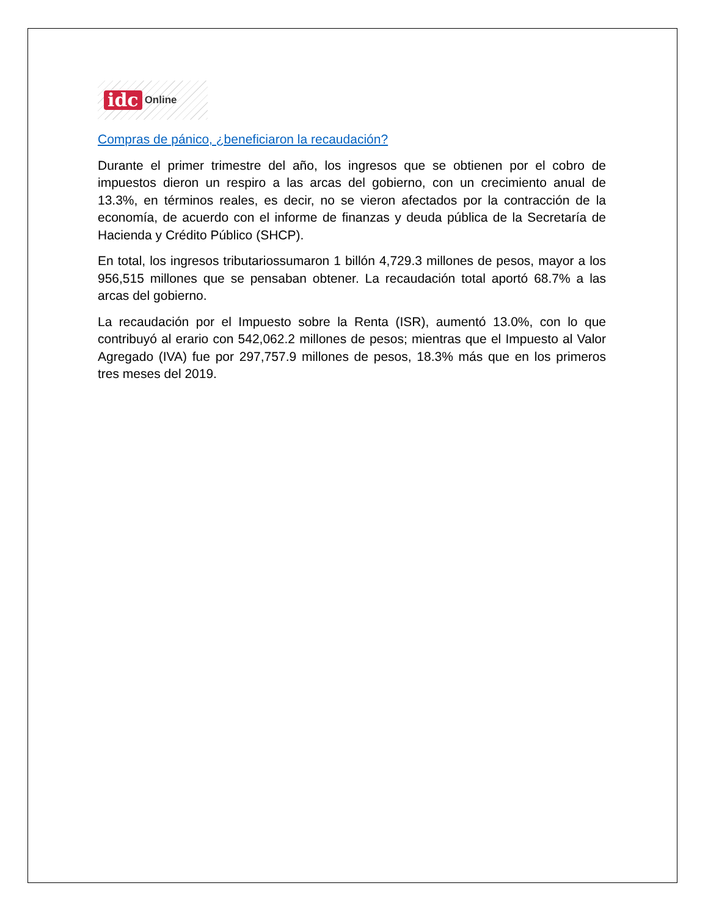idc Online
Compras de pánico, ¿beneficiaron la recaudación?
Durante el primer trimestre del año, los ingresos que se obtienen por el cobro de impuestos dieron un respiro a las arcas del gobierno, con un crecimiento anual de 13.3%, en términos reales, es decir, no se vieron afectados por la contracción de la economía, de acuerdo con el informe de finanzas y deuda pública de la Secretaría de Hacienda y Crédito Público (SHCP).
En total, los ingresos tributariossumaron 1 billón 4,729.3 millones de pesos, mayor a los 956,515 millones que se pensaban obtener. La recaudación total aportó 68.7% a las arcas del gobierno.
La recaudación por el Impuesto sobre la Renta (ISR), aumentó 13.0%, con lo que contribuyó al erario con 542,062.2 millones de pesos; mientras que el Impuesto al Valor Agregado (IVA) fue por 297,757.9 millones de pesos, 18.3% más que en los primeros tres meses del 2019.